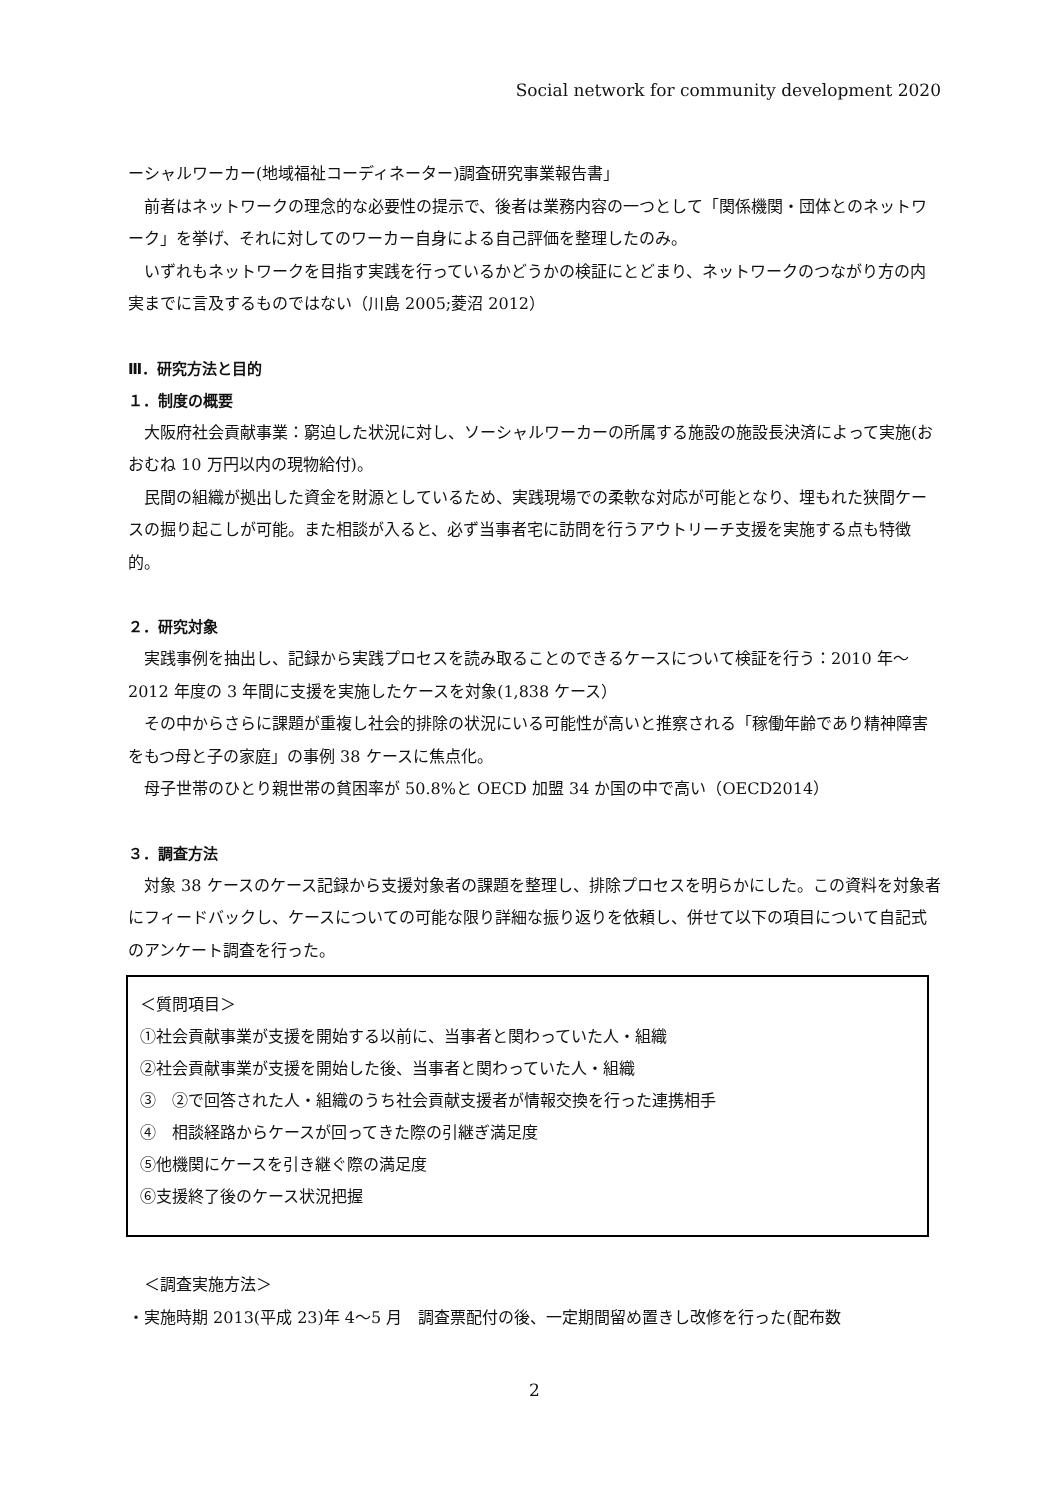Social network for community development 2020
ーシャルワーカー(地域福祉コーディネーター)調査研究事業報告書」
前者はネットワークの理念的な必要性の提示で、後者は業務内容の一つとして「関係機関・団体とのネットワーク」を挙げ、それに対してのワーカー自身による自己評価を整理したのみ。
いずれもネットワークを目指す実践を行っているかどうかの検証にとどまり、ネットワークのつながり方の内実までに言及するものではない（川島 2005;菱沼 2012）
Ⅲ．研究方法と目的
１．制度の概要
大阪府社会貢献事業：窮迫した状況に対し、ソーシャルワーカーの所属する施設の施設長決済によって実施(おおむね 10 万円以内の現物給付)。
民間の組織が拠出した資金を財源としているため、実践現場での柔軟な対応が可能となり、埋もれた狭間ケースの掘り起こしが可能。また相談が入ると、必ず当事者宅に訪問を行うアウトリーチ支援を実施する点も特徴的。
２．研究対象
実践事例を抽出し、記録から実践プロセスを読み取ることのできるケースについて検証を行う：2010 年～2012 年度の 3 年間に支援を実施したケースを対象(1,838 ケース）
その中からさらに課題が重複し社会的排除の状況にいる可能性が高いと推察される「稼働年齢であり精神障害をもつ母と子の家庭」の事例 38 ケースに焦点化。
母子世帯のひとり親世帯の貧困率が 50.8%と OECD 加盟 34 か国の中で高い（OECD2014）
３．調査方法
対象 38 ケースのケース記録から支援対象者の課題を整理し、排除プロセスを明らかにした。この資料を対象者にフィードバックし、ケースについての可能な限り詳細な振り返りを依頼し、併せて以下の項目について自記式のアンケート調査を行った。
＜質問項目＞
①社会貢献事業が支援を開始する以前に、当事者と関わっていた人・組織
②社会貢献事業が支援を開始した後、当事者と関わっていた人・組織
③　②で回答された人・組織のうち社会貢献支援者が情報交換を行った連携相手
④　相談経路からケースが回ってきた際の引継ぎ満足度
⑤他機関にケースを引き継ぐ際の満足度
⑥支援終了後のケース状況把握
＜調査実施方法＞
・実施時期 2013(平成 23)年 4～5 月　調査票配付の後、一定期間留め置きし改修を行った(配布数
2